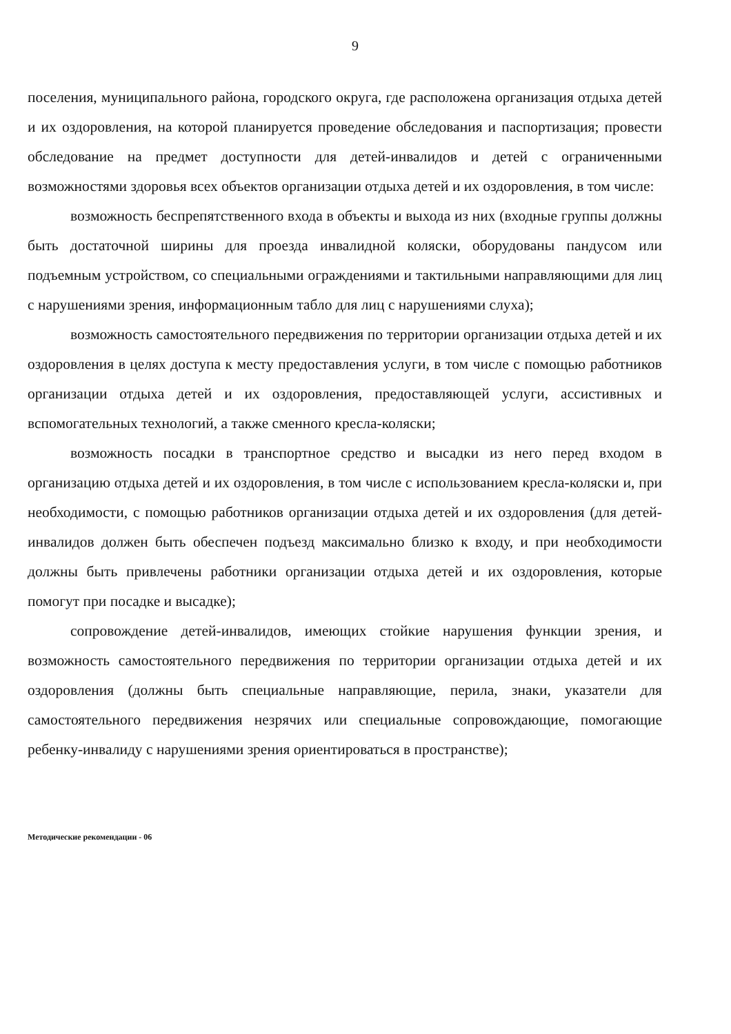9
поселения, муниципального района, городского округа, где расположена организация отдыха детей и их оздоровления, на которой планируется проведение обследования и паспортизация; провести обследование на предмет доступности для детей-инвалидов и детей с ограниченными возможностями здоровья всех объектов организации отдыха детей и их оздоровления, в том числе:
возможность беспрепятственного входа в объекты и выхода из них (входные группы должны быть достаточной ширины для проезда инвалидной коляски, оборудованы пандусом или подъемным устройством, со специальными ограждениями и тактильными направляющими для лиц с нарушениями зрения, информационным табло для лиц с нарушениями слуха);
возможность самостоятельного передвижения по территории организации отдыха детей и их оздоровления в целях доступа к месту предоставления услуги, в том числе с помощью работников организации отдыха детей и их оздоровления, предоставляющей услуги, ассистивных и вспомогательных технологий, а также сменного кресла-коляски;
возможность посадки в транспортное средство и высадки из него перед входом в организацию отдыха детей и их оздоровления, в том числе с использованием кресла-коляски и, при необходимости, с помощью работников организации отдыха детей и их оздоровления (для детей-инвалидов должен быть обеспечен подъезд максимально близко к входу, и при необходимости должны быть привлечены работники организации отдыха детей и их оздоровления, которые помогут при посадке и высадке);
сопровождение детей-инвалидов, имеющих стойкие нарушения функции зрения, и возможность самостоятельного передвижения по территории организации отдыха детей и их оздоровления (должны быть специальные направляющие, перила, знаки, указатели для самостоятельного передвижения незрячих или специальные сопровождающие, помогающие ребенку-инвалиду с нарушениями зрения ориентироваться в пространстве);
Методические рекомендации - 06